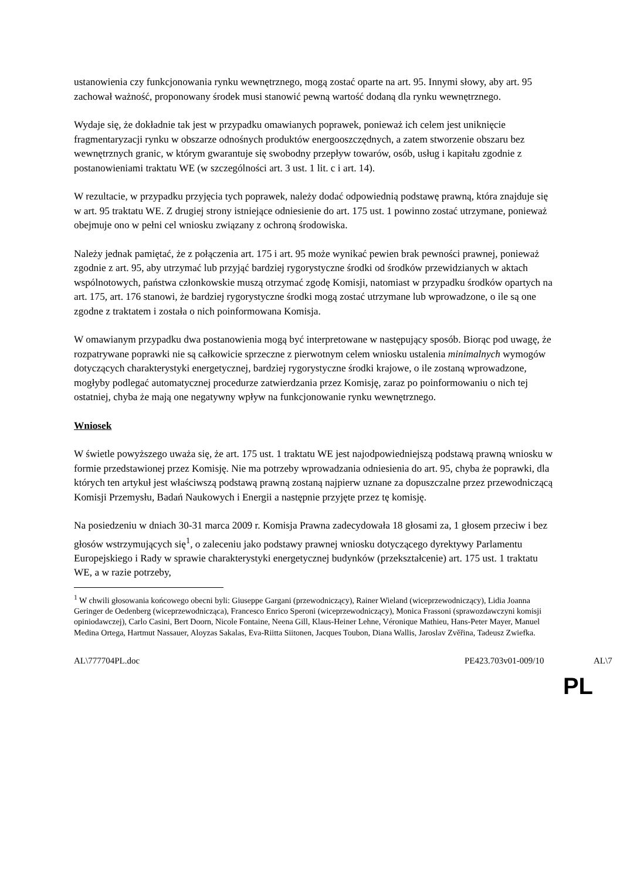ustanowienia czy funkcjonowania rynku wewnętrznego, mogą zostać oparte na art. 95. Innymi słowy, aby art. 95 zachował ważność, proponowany środek musi stanowić pewną wartość dodaną dla rynku wewnętrznego.
Wydaje się, że dokładnie tak jest w przypadku omawianych poprawek, ponieważ ich celem jest uniknięcie fragmentaryzacji rynku w obszarze odnośnych produktów energooszczędnych, a zatem stworzenie obszaru bez wewnętrznych granic, w którym gwarantuje się swobodny przepływ towarów, osób, usług i kapitału zgodnie z postanowieniami traktatu WE (w szczególności art. 3 ust. 1 lit. c i art. 14).
W rezultacie, w przypadku przyjęcia tych poprawek, należy dodać odpowiednią podstawę prawną, która znajduje się w art. 95 traktatu WE. Z drugiej strony istniejące odniesienie do art. 175 ust. 1 powinno zostać utrzymane, ponieważ obejmuje ono w pełni cel wniosku związany z ochroną środowiska.
Należy jednak pamiętać, że z połączenia art. 175 i art. 95 może wynikać pewien brak pewności prawnej, ponieważ zgodnie z art. 95, aby utrzymać lub przyjąć bardziej rygorystyczne środki od środków przewidzianych w aktach wspólnotowych, państwa członkowskie muszą otrzymać zgodę Komisji, natomiast w przypadku środków opartych na art. 175, art. 176 stanowi, że bardziej rygorystyczne środki mogą zostać utrzymane lub wprowadzone, o ile są one zgodne z traktatem i została o nich poinformowana Komisja.
W omawianym przypadku dwa postanowienia mogą być interpretowane w następujący sposób. Biorąc pod uwagę, że rozpatrywane poprawki nie są całkowicie sprzeczne z pierwotnym celem wniosku ustalenia minimalnych wymogów dotyczących charakterystyki energetycznej, bardziej rygorystyczne środki krajowe, o ile zostaną wprowadzone, mogłyby podlegać automatycznej procedurze zatwierdzania przez Komisję, zaraz po poinformowaniu o nich tej ostatniej, chyba że mają one negatywny wpływ na funkcjonowanie rynku wewnętrznego.
Wniosek
W świetle powyższego uważa się, że art. 175 ust. 1 traktatu WE jest najodpowiedniejszą podstawą prawną wniosku w formie przedstawionej przez Komisję. Nie ma potrzeby wprowadzania odniesienia do art. 95, chyba że poprawki, dla których ten artykuł jest właściwszą podstawą prawną zostaną najpierw uznane za dopuszczalne przez przewodniczącą Komisji Przemysłu, Badań Naukowych i Energii a następnie przyjęte przez tę komisję.
Na posiedzeniu w dniach 30-31 marca 2009 r. Komisja Prawna zadecydowała 18 głosami za, 1 głosem przeciw i bez głosów wstrzymujących się<sup>1</sup>, o zaleceniu jako podstawy prawnej wniosku dotyczącego dyrektywy Parlamentu Europejskiego i Rady w sprawie charakterystyki energetycznej budynków (przekształcenie) art. 175 ust. 1 traktatu WE, a w razie potrzeby,
<sup>1</sup> W chwili głosowania końcowego obecni byli: Giuseppe Gargani (przewodniczący), Rainer Wieland (wiceprzewodniczący), Lidia Joanna Geringer de Oedenberg (wiceprzewodnicząca), Francesco Enrico Speroni (wiceprzewodniczący), Monica Frassoni (sprawozdawczyni komisji opiniodawczej), Carlo Casini, Bert Doorn, Nicole Fontaine, Neena Gill, Klaus-Heiner Lehne, Véronique Mathieu, Hans-Peter Mayer, Manuel Medina Ortega, Hartmut Nassauer, Aloyzas Sakalas, Eva-Riitta Siitonen, Jacques Toubon, Diana Wallis, Jaroslav Zvěřina, Tadeusz Zwiefka.
AL\777704PL.doc PE423.703v01-009/10 AL\7
PL